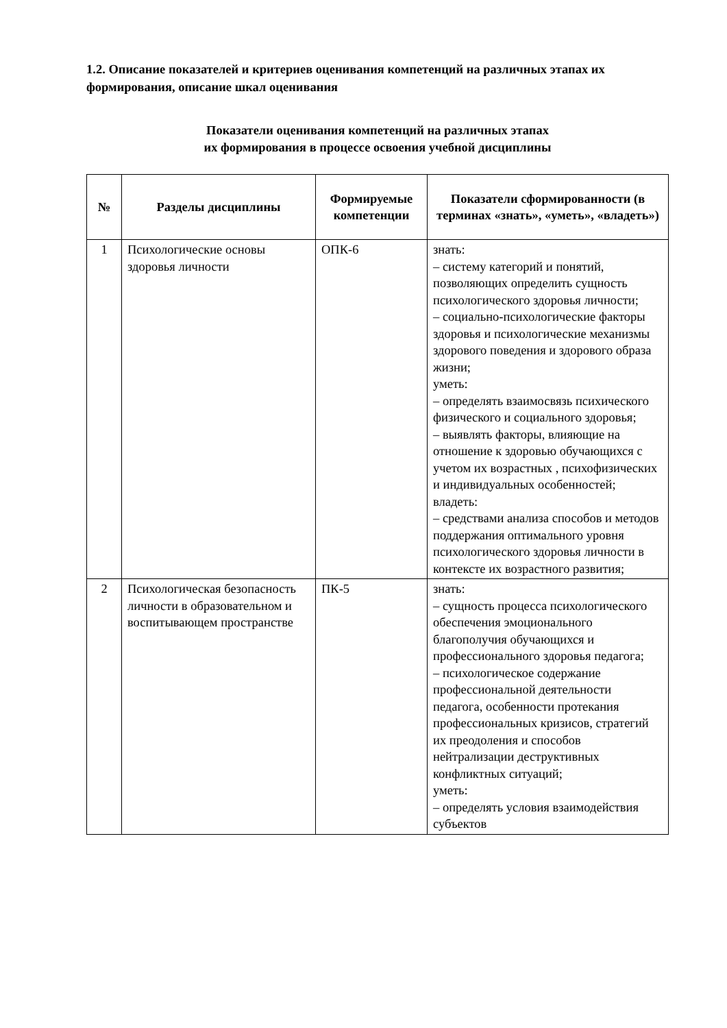1.2. Описание показателей и критериев оценивания компетенций на различных этапах их формирования, описание шкал оценивания
Показатели оценивания компетенций на различных этапах
их формирования в процессе освоения учебной дисциплины
| № | Разделы дисциплины | Формируемые компетенции | Показатели сформированности (в терминах «знать», «уметь», «владеть») |
| --- | --- | --- | --- |
| 1 | Психологические основы здоровья личности | ОПК-6 | знать: – систему категорий и понятий, позволяющих определить сущность психологического здоровья личности; – социально-психологические факторы здоровья и психологические механизмы здорового поведения и здорового образа жизни; уметь: – определять взаимосвязь психического физического и социального здоровья; – выявлять факторы, влияющие на отношение к здоровью обучающихся с учетом их возрастных , психофизических и индивидуальных особенностей; владеть: – средствами анализа способов и методов поддержания оптимального уровня психологического здоровья личности в контексте их возрастного развития; |
| 2 | Психологическая безопасность личности в образовательном и воспитывающем пространстве | ПК-5 | знать: – сущность процесса психологического обеспечения эмоционального благополучия обучающихся и профессионального здоровья педагога; – психологическое содержание профессиональной деятельности педагога, особенности протекания профессиональных кризисов, стратегий их преодоления и способов нейтрализации деструктивных конфликтных ситуаций; уметь: – определять условия взаимодействия субъектов |